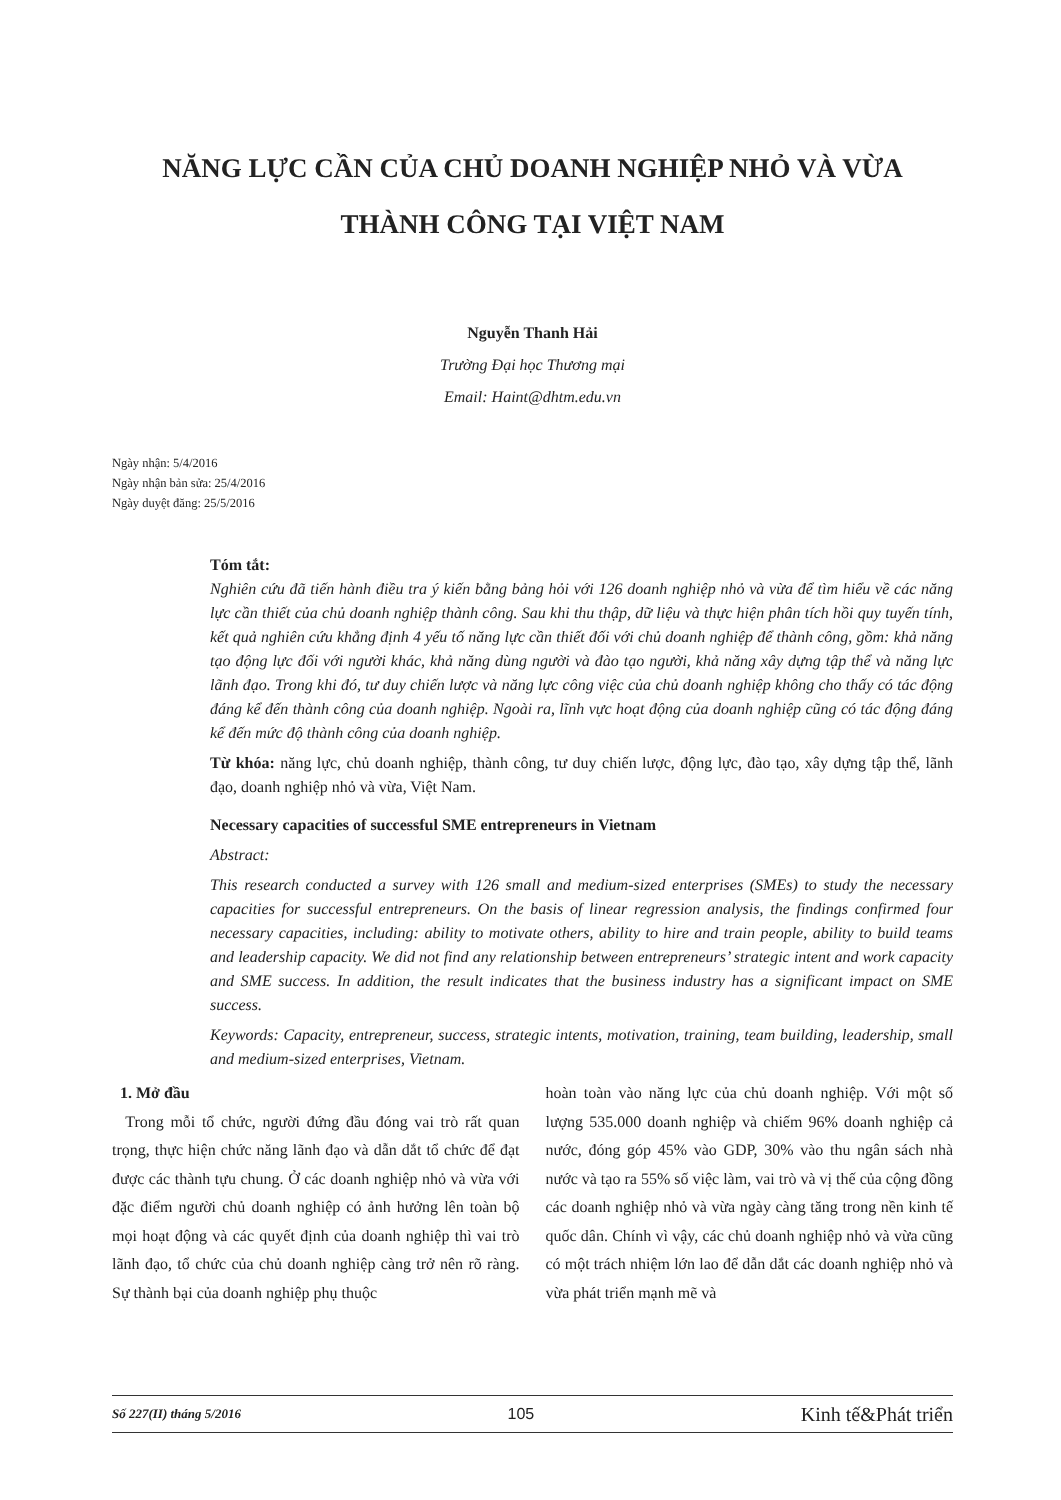NĂNG LỰC CẦN CỦA CHỦ DOANH NGHIỆP NHỎ VÀ VỪA
THÀNH CÔNG TẠI VIỆT NAM
Nguyễn Thanh Hải
Trường Đại học Thương mại
Email: Haint@dhtm.edu.vn
Ngày nhận: 5/4/2016
Ngày nhận bản sửa: 25/4/2016
Ngày duyệt đăng: 25/5/2016
Tóm tắt:
Nghiên cứu đã tiến hành điều tra ý kiến bằng bảng hỏi với 126 doanh nghiệp nhỏ và vừa để tìm hiểu về các năng lực cần thiết của chủ doanh nghiệp thành công. Sau khi thu thập, dữ liệu và thực hiện phân tích hồi quy tuyến tính, kết quả nghiên cứu khẳng định 4 yếu tố năng lực cần thiết đối với chủ doanh nghiệp để thành công, gồm: khả năng tạo động lực đối với người khác, khả năng dùng người và đào tạo người, khả năng xây dựng tập thể và năng lực lãnh đạo. Trong khi đó, tư duy chiến lược và năng lực công việc của chủ doanh nghiệp không cho thấy có tác động đáng kể đến thành công của doanh nghiệp. Ngoài ra, lĩnh vực hoạt động của doanh nghiệp cũng có tác động đáng kể đến mức độ thành công của doanh nghiệp.
Từ khóa: năng lực, chủ doanh nghiệp, thành công, tư duy chiến lược, động lực, đào tạo, xây dựng tập thể, lãnh đạo, doanh nghiệp nhỏ và vừa, Việt Nam.
Necessary capacities of successful SME entrepreneurs in Vietnam
Abstract:
This research conducted a survey with 126 small and medium-sized enterprises (SMEs) to study the necessary capacities for successful entrepreneurs. On the basis of linear regression analysis, the findings confirmed four necessary capacities, including: ability to motivate others, ability to hire and train people, ability to build teams and leadership capacity. We did not find any relationship between entrepreneurs’ strategic intent and work capacity and SME success. In addition, the result indicates that the business industry has a significant impact on SME success.
Keywords: Capacity, entrepreneur, success, strategic intents, motivation, training, team building, leadership, small and medium-sized enterprises, Vietnam.
1. Mở đầu
Trong mỗi tổ chức, người đứng đầu đóng vai trò rất quan trọng, thực hiện chức năng lãnh đạo và dẫn dắt tổ chức để đạt được các thành tựu chung. Ở các doanh nghiệp nhỏ và vừa với đặc điểm người chủ doanh nghiệp có ảnh hưởng lên toàn bộ mọi hoạt động và các quyết định của doanh nghiệp thì vai trò lãnh đạo, tổ chức của chủ doanh nghiệp càng trở nên rõ ràng. Sự thành bại của doanh nghiệp phụ thuộc
hoàn toàn vào năng lực của chủ doanh nghiệp. Với một số lượng 535.000 doanh nghiệp và chiếm 96% doanh nghiệp cả nước, đóng góp 45% vào GDP, 30% vào thu ngân sách nhà nước và tạo ra 55% số việc làm, vai trò và vị thế của cộng đồng các doanh nghiệp nhỏ và vừa ngày càng tăng trong nền kinh tế quốc dân. Chính vì vậy, các chủ doanh nghiệp nhỏ và vừa cũng có một trách nhiệm lớn lao để dẫn dắt các doanh nghiệp nhỏ và vừa phát triển mạnh mẽ và
Số 227(II) tháng 5/2016 105 Kinh tế&Phát triển